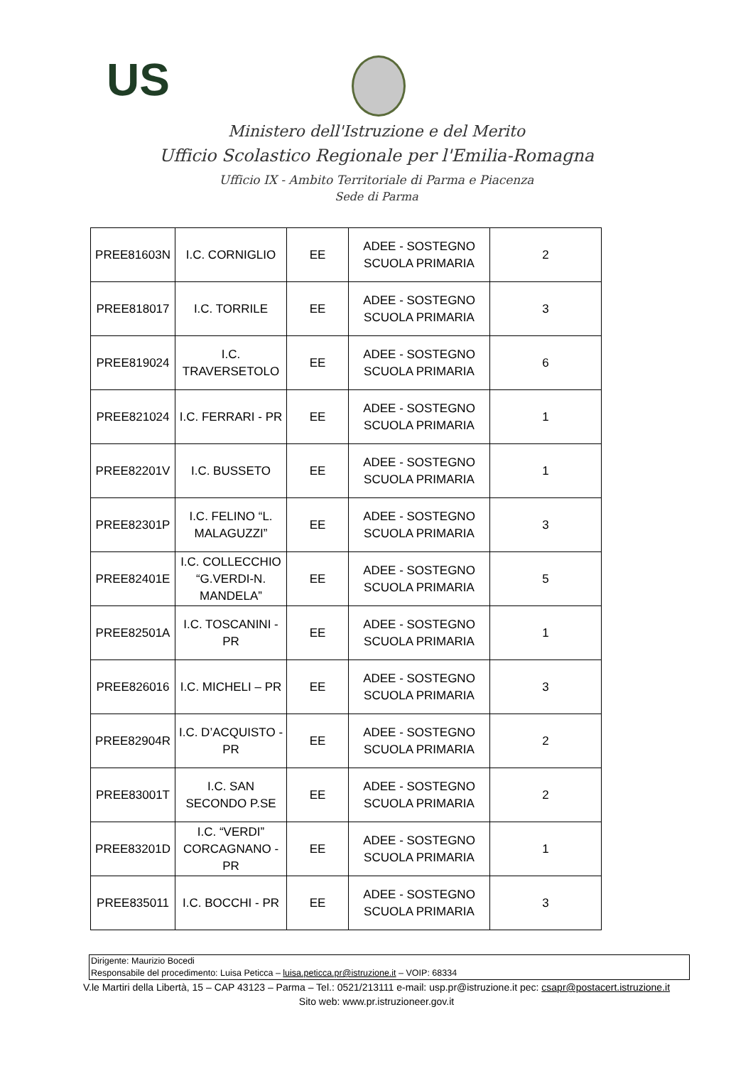US
Ministero dell'Istruzione e del Merito
Ufficio Scolastico Regionale per l'Emilia-Romagna
Ufficio IX - Ambito Territoriale di Parma e Piacenza
Sede di Parma
| PREE81603N | I.C. CORNIGLIO | EE | ADEE - SOSTEGNO SCUOLA PRIMARIA | 2 |
| PREE818017 | I.C. TORRILE | EE | ADEE - SOSTEGNO SCUOLA PRIMARIA | 3 |
| PREE819024 | I.C. TRAVERSETOLO | EE | ADEE - SOSTEGNO SCUOLA PRIMARIA | 6 |
| PREE821024 | I.C. FERRARI - PR | EE | ADEE - SOSTEGNO SCUOLA PRIMARIA | 1 |
| PREE82201V | I.C. BUSSETO | EE | ADEE - SOSTEGNO SCUOLA PRIMARIA | 1 |
| PREE82301P | I.C. FELINO “L. MALAGUZZI” | EE | ADEE - SOSTEGNO SCUOLA PRIMARIA | 3 |
| PREE82401E | I.C. COLLECCHIO “G.VERDI-N. MANDELA” | EE | ADEE - SOSTEGNO SCUOLA PRIMARIA | 5 |
| PREE82501A | I.C. TOSCANINI - PR | EE | ADEE - SOSTEGNO SCUOLA PRIMARIA | 1 |
| PREE826016 | I.C. MICHELI – PR | EE | ADEE - SOSTEGNO SCUOLA PRIMARIA | 3 |
| PREE82904R | I.C. D’ACQUISTO - PR | EE | ADEE - SOSTEGNO SCUOLA PRIMARIA | 2 |
| PREE83001T | I.C. SAN SECONDO P.SE | EE | ADEE - SOSTEGNO SCUOLA PRIMARIA | 2 |
| PREE83201D | I.C. “VERDI” CORCAGNANO - PR | EE | ADEE - SOSTEGNO SCUOLA PRIMARIA | 1 |
| PREE835011 | I.C. BOCCHI - PR | EE | ADEE - SOSTEGNO SCUOLA PRIMARIA | 3 |
Dirigente: Maurizio Bocedi
Responsabile del procedimento: Luisa Peticca – luisa.peticca.pr@istruzione.it – VOIP: 68334
V.le Martiri della Libertà, 15 – CAP 43123 – Parma – Tel.: 0521/213111 e-mail: usp.pr@istruzione.it pec: csapr@postacert.istruzione.it
Sito web: www.pr.istruzioneer.gov.it